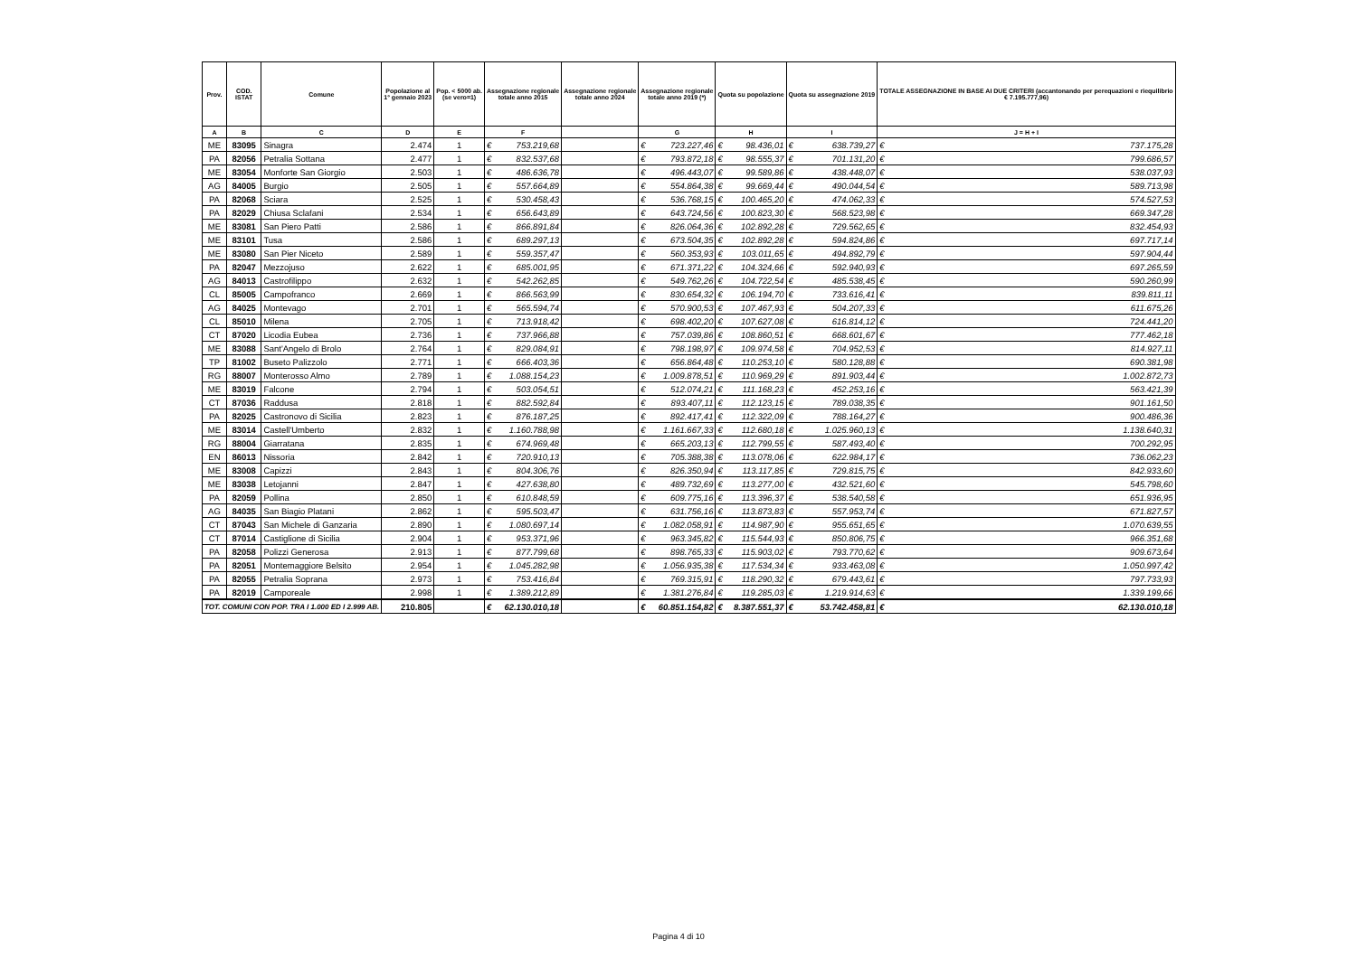| Prov. | COD. ISTAT | Comune | Popolazione al 1° gennaio 2023 | Pop. < 5000 ab. (se vero=1) | Assegnazione regionale totale anno 2015 | | Assegnazione regionale totale anno 2024 | Assegnazione regionale totale anno 2019 (*) | | Quota su popolazione | | Quota su assegnazione 2019 | | TOTALE ASSEGNAZIONE IN BASE AI DUE CRITERI (accantonando per perequazioni e riequilibrio € 7.195.777,96) | |
| --- | --- | --- | --- | --- | --- | --- | --- | --- | --- | --- | --- | --- | --- | --- | --- |
| A | B | C | D | E | F | | | G | | H | | I | | J = H + I | |
| ME | 83095 | Sinagra | 2.474 | 1 | € | 753.219,68 | | € | 723.227,46 | € | 98.436,01 | € | 638.739,27 | € | 737.175,28 |
| PA | 82056 | Petralia Sottana | 2.477 | 1 | € | 832.537,68 | | € | 793.872,18 | € | 98.555,37 | € | 701.131,20 | € | 799.686,57 |
| ME | 83054 | Monforte San Giorgio | 2.503 | 1 | € | 486.636,78 | | € | 496.443,07 | € | 99.589,86 | € | 438.448,07 | € | 538.037,93 |
| AG | 84005 | Burgio | 2.505 | 1 | € | 557.664,89 | | € | 554.864,38 | € | 99.669,44 | € | 490.044,54 | € | 589.713,98 |
| PA | 82068 | Sciara | 2.525 | 1 | € | 530.458,43 | | € | 536.768,15 | € | 100.465,20 | € | 474.062,33 | € | 574.527,53 |
| PA | 82029 | Chiusa Sclafani | 2.534 | 1 | € | 656.643,89 | | € | 643.724,56 | € | 100.823,30 | € | 568.523,98 | € | 669.347,28 |
| ME | 83081 | San Piero Patti | 2.586 | 1 | € | 866.891,84 | | € | 826.064,36 | € | 102.892,28 | € | 729.562,65 | € | 832.454,93 |
| ME | 83101 | Tusa | 2.586 | 1 | € | 689.297,13 | | € | 673.504,35 | € | 102.892,28 | € | 594.824,86 | € | 697.717,14 |
| ME | 83080 | San Pier Niceto | 2.589 | 1 | € | 559.357,47 | | € | 560.353,93 | € | 103.011,65 | € | 494.892,79 | € | 597.904,44 |
| PA | 82047 | Mezzojuso | 2.622 | 1 | € | 685.001,95 | | € | 671.371,22 | € | 104.324,66 | € | 592.940,93 | € | 697.265,59 |
| AG | 84013 | Castrofilippo | 2.632 | 1 | € | 542.262,85 | | € | 549.762,26 | € | 104.722,54 | € | 485.538,45 | € | 590.260,99 |
| CL | 85005 | Campofranco | 2.669 | 1 | € | 866.563,99 | | € | 830.654,32 | € | 106.194,70 | € | 733.616,41 | € | 839.811,11 |
| AG | 84025 | Montevago | 2.701 | 1 | € | 565.594,74 | | € | 570.900,53 | € | 107.467,93 | € | 504.207,33 | € | 611.675,26 |
| CL | 85010 | Milena | 2.705 | 1 | € | 713.918,42 | | € | 698.402,20 | € | 107.627,08 | € | 616.814,12 | € | 724.441,20 |
| CT | 87020 | Licodia Eubea | 2.736 | 1 | € | 737.966,88 | | € | 757.039,86 | € | 108.860,51 | € | 668.601,67 | € | 777.462,18 |
| ME | 83088 | Sant'Angelo di Brolo | 2.764 | 1 | € | 829.084,91 | | € | 798.198,97 | € | 109.974,58 | € | 704.952,53 | € | 814.927,11 |
| TP | 81002 | Buseto Palizzolo | 2.771 | 1 | € | 666.403,36 | | € | 656.864,48 | € | 110.253,10 | € | 580.128,88 | € | 690.381,98 |
| RG | 88007 | Monterosso Almo | 2.789 | 1 | € | 1.088.154,23 | | € | 1.009.878,51 | € | 110.969,29 | € | 891.903,44 | € | 1.002.872,73 |
| ME | 83019 | Falcone | 2.794 | 1 | € | 503.054,51 | | € | 512.074,21 | € | 111.168,23 | € | 452.253,16 | € | 563.421,39 |
| CT | 87036 | Raddusa | 2.818 | 1 | € | 882.592,84 | | € | 893.407,11 | € | 112.123,15 | € | 789.038,35 | € | 901.161,50 |
| PA | 82025 | Castronovo di Sicilia | 2.823 | 1 | € | 876.187,25 | | € | 892.417,41 | € | 112.322,09 | € | 788.164,27 | € | 900.486,36 |
| ME | 83014 | Castell'Umberto | 2.832 | 1 | € | 1.160.788,98 | | € | 1.161.667,33 | € | 112.680,18 | € | 1.025.960,13 | € | 1.138.640,31 |
| RG | 88004 | Giarratana | 2.835 | 1 | € | 674.969,48 | | € | 665.203,13 | € | 112.799,55 | € | 587.493,40 | € | 700.292,95 |
| EN | 86013 | Nissoria | 2.842 | 1 | € | 720.910,13 | | € | 705.388,38 | € | 113.078,06 | € | 622.984,17 | € | 736.062,23 |
| ME | 83008 | Capizzi | 2.843 | 1 | € | 804.306,76 | | € | 826.350,94 | € | 113.117,85 | € | 729.815,75 | € | 842.933,60 |
| ME | 83038 | Letojanni | 2.847 | 1 | € | 427.638,80 | | € | 489.732,69 | € | 113.277,00 | € | 432.521,60 | € | 545.798,60 |
| PA | 82059 | Pollina | 2.850 | 1 | € | 610.848,59 | | € | 609.775,16 | € | 113.396,37 | € | 538.540,58 | € | 651.936,95 |
| AG | 84035 | San Biagio Platani | 2.862 | 1 | € | 595.503,47 | | € | 631.756,16 | € | 113.873,83 | € | 557.953,74 | € | 671.827,57 |
| CT | 87043 | San Michele di Ganzaria | 2.890 | 1 | € | 1.080.697,14 | | € | 1.082.058,91 | € | 114.987,90 | € | 955.651,65 | € | 1.070.639,55 |
| CT | 87014 | Castiglione di Sicilia | 2.904 | 1 | € | 953.371,96 | | € | 963.345,82 | € | 115.544,93 | € | 850.806,75 | € | 966.351,68 |
| PA | 82058 | Polizzi Generosa | 2.913 | 1 | € | 877.799,68 | | € | 898.765,33 | € | 115.903,02 | € | 793.770,62 | € | 909.673,64 |
| PA | 82051 | Montemaggiore Belsito | 2.954 | 1 | € | 1.045.282,98 | | € | 1.056.935,38 | € | 117.534,34 | € | 933.463,08 | € | 1.050.997,42 |
| PA | 82055 | Petralia Soprana | 2.973 | 1 | € | 753.416,84 | | € | 769.315,91 | € | 118.290,32 | € | 679.443,61 | € | 797.733,93 |
| PA | 82019 | Camporeale | 2.998 | 1 | € | 1.389.212,89 | | € | 1.381.276,84 | € | 119.285,03 | € | 1.219.914,63 | € | 1.339.199,66 |
| TOT. COMUNI CON POP. TRA I 1.000 ED I 2.999 AB. | | | 210.805 | | € | 62.130.010,18 | | € | 60.851.154,82 | € | 8.387.551,37 | € | 53.742.458,81 | € | 62.130.010,18 |
Pagina 4 di 10